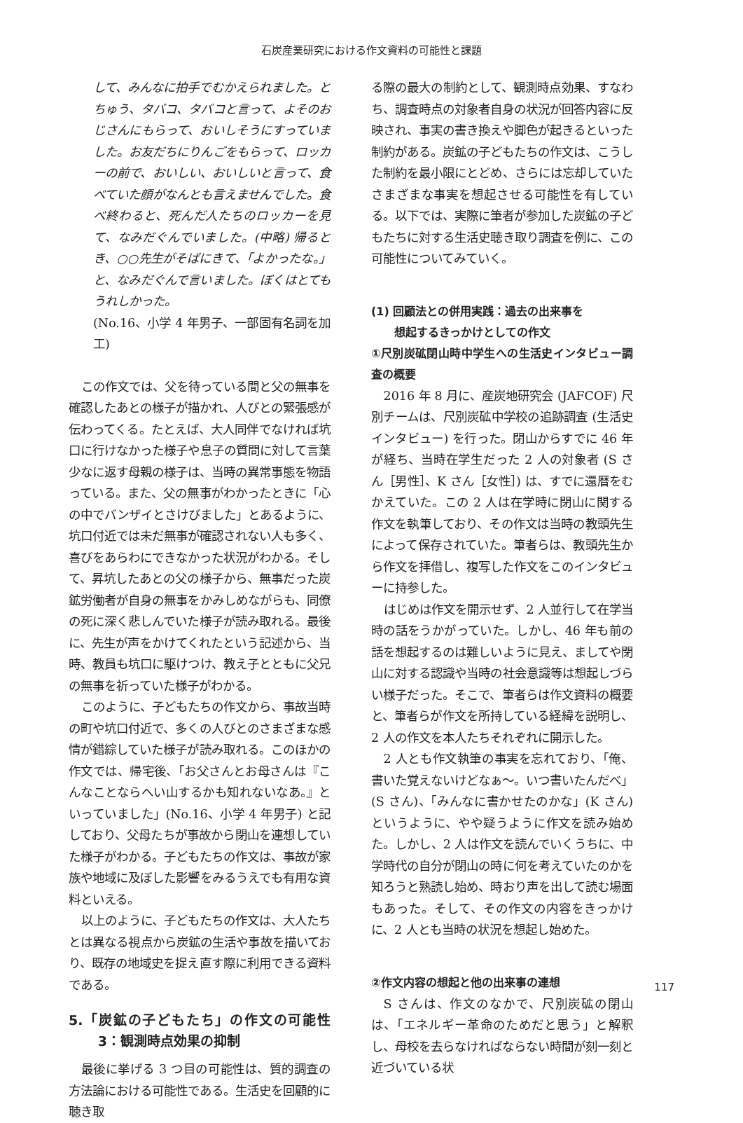石炭産業研究における作文資料の可能性と課題
して、みんなに拍手でむかえられました。とちゅう、タバコ、タバコと言って、よそのおじさんにもらって、おいしそうにすっていました。お友だちにりんごをもらって、ロッカーの前で、おいしい、おいしいと言って、食べていた顔がなんとも言えませんでした。食べ終わると、死んだ人たちのロッカーを見て、なみだぐんでいました。(中略) 帰るとき、○○先生がそばにきて、「よかったな。」と、なみだぐんで言いました。ぼくはとてもうれしかった。
(No.16、小学 4 年男子、一部固有名詞を加工)
この作文では、父を待っている間と父の無事を確認したあとの様子が描かれ、人びとの緊張感が伝わってくる。たとえば、大人同伴でなければ坑口に行けなかった様子や息子の質問に対して言葉少なに返す母親の様子は、当時の異常事態を物語っている。また、父の無事がわかったときに「心の中でバンザイとさけびました」とあるように、坑口付近では未だ無事が確認されない人も多く、喜びをあらわにできなかった状況がわかる。そして、昇坑したあとの父の様子から、無事だった炭鉱労働者が自身の無事をかみしめながらも、同僚の死に深く悲しんでいた様子が読み取れる。最後に、先生が声をかけてくれたという記述から、当時、教員も坑口に駆けつけ、教え子とともに父兄の無事を祈っていた様子がわかる。
このように、子どもたちの作文から、事故当時の町や坑口付近で、多くの人びとのさまざまな感情が錯綜していた様子が読み取れる。このほかの作文では、帰宅後、「お父さんとお母さんは『こんなことならへい山するかも知れないなあ。』といっていました」(No.16、小学 4 年男子) と記しており、父母たちが事故から閉山を連想していた様子がわかる。子どもたちの作文は、事故が家族や地域に及ぼした影響をみるうえでも有用な資料といえる。
以上のように、子どもたちの作文は、大人たちとは異なる視点から炭鉱の生活や事故を描いており、既存の地域史を捉え直す際に利用できる資料である。
5.「炭鉱の子どもたち」の作文の可能性 3：観測時点効果の抑制
最後に挙げる 3 つ目の可能性は、質的調査の方法論における可能性である。生活史を回顧的に聴き取
る際の最大の制約として、観測時点効果、すなわち、調査時点の対象者自身の状況が回答内容に反映され、事実の書き換えや脚色が起きるといった制約がある。炭鉱の子どもたちの作文は、こうした制約を最小限にとどめ、さらには忘却していたさまざまな事実を想起させる可能性を有している。以下では、実際に筆者が参加した炭鉱の子どもたちに対する生活史聴き取り調査を例に、この可能性についてみていく。
(1) 回顧法との併用実践：過去の出来事を
想起するきっかけとしての作文
①尺別炭砿閉山時中学生への生活史インタビュー調査の概要
2016 年 8 月に、産炭地研究会 (JAFCOF) 尺別チームは、尺別炭砿中学校の追跡調査 (生活史インタビュー) を行った。閉山からすでに 46 年が経ち、当時在学生だった 2 人の対象者 (S さん［男性］、K さん［女性］) は、すでに還暦をむかえていた。この 2 人は在学時に閉山に関する作文を執筆しており、その作文は当時の教頭先生によって保存されていた。筆者らは、教頭先生から作文を拝借し、複写した作文をこのインタビューに持参した。
はじめは作文を開示せず、2 人並行して在学当時の話をうかがっていた。しかし、46 年も前の話を想起するのは難しいように見え、ましてや閉山に対する認識や当時の社会意識等は想起しづらい様子だった。そこで、筆者らは作文資料の概要と、筆者らが作文を所持している経緯を説明し、2 人の作文を本人たちそれぞれに開示した。
2 人とも作文執筆の事実を忘れており、「俺、書いた覚えないけどなぁ～。いつ書いたんだべ」(S さん)、「みんなに書かせたのかな」(K さん) というように、やや疑うように作文を読み始めた。しかし、2 人は作文を読んでいくうちに、中学時代の自分が閉山の時に何を考えていたのかを知ろうと熟読し始め、時おり声を出して読む場面もあった。そして、その作文の内容をきっかけに、2 人とも当時の状況を想起し始めた。
②作文内容の想起と他の出来事の連想
S さんは、作文のなかで、尺別炭砿の閉山は、「エネルギー革命のためだと思う」と解釈し、母校を去らなければならない時間が刻一刻と近づいている状
117